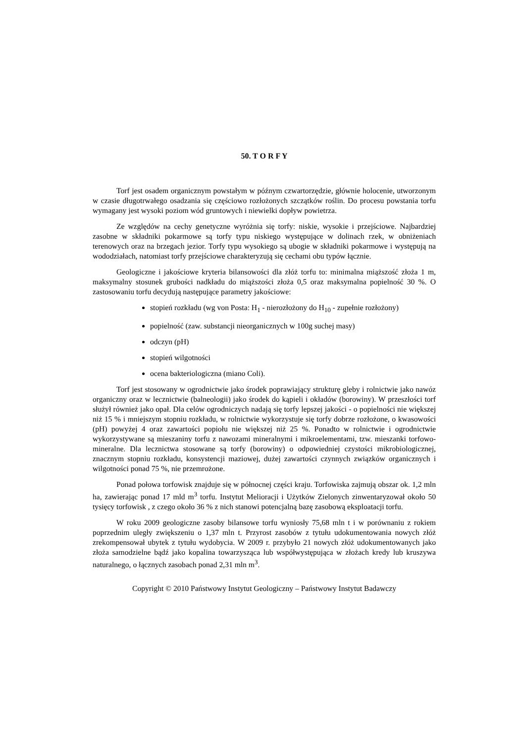50. T O R F Y
Torf jest osadem organicznym powstałym w późnym czwartorzędzie, głównie holocenie, utworzonym w czasie długotrwałego osadzania się częściowo rozłożonych szczątków roślin. Do procesu powstania torfu wymagany jest wysoki poziom wód gruntowych i niewielki dopływ powietrza.
Ze względów na cechy genetyczne wyróżnia się torfy: niskie, wysokie i przejściowe. Najbardziej zasobne w składniki pokarmowe są torfy typu niskiego występujące w dolinach rzek, w obniżeniach terenowych oraz na brzegach jezior. Torfy typu wysokiego są ubogie w składniki pokarmowe i występują na wododziałach, natomiast torfy przejściowe charakteryzują się cechami obu typów łącznie.
Geologiczne i jakościowe kryteria bilansowości dla złóż torfu to: minimalna miąższość złoża 1 m, maksymalny stosunek grubości nadkładu do miąższości złoża 0,5 oraz maksymalna popielność 30 %. O zastosowaniu torfu decydują następujące parametry jakościowe:
stopień rozkładu (wg von Posta: H<sub>1</sub> - nierozłożony do H<sub>10</sub> - zupełnie rozłożony)
popielność (zaw. substancji nieorganicznych w 100g suchej masy)
odczyn (pH)
stopień wilgotności
ocena bakteriologiczna (miano Coli).
Torf jest stosowany w ogrodnictwie jako środek poprawiający strukturę gleby i rolnictwie jako nawóz organiczny oraz w lecznictwie (balneologii) jako środek do kąpieli i okładów (borowiny). W przeszłości torf służył również jako opał. Dla celów ogrodniczych nadają się torfy lepszej jakości - o popielności nie większej niż 15 % i mniejszym stopniu rozkładu, w rolnictwie wykorzystuje się torfy dobrze rozłożone, o kwasowości (pH) powyżej 4 oraz zawartości popiołu nie większej niż 25 %. Ponadto w rolnictwie i ogrodnictwie wykorzystywane są mieszaniny torfu z nawozami mineralnymi i mikroelementami, tzw. mieszanki torfowo-mineralne. Dla lecznictwa stosowane są torfy (borowiny) o odpowiedniej czystości mikrobiologicznej, znacznym stopniu rozkładu, konsystencji maziowej, dużej zawartości czynnych związków organicznych i wilgotności ponad 75 %, nie przemrożone.
Ponad połowa torfowisk znajduje się w północnej części kraju. Torfowiska zajmują obszar ok. 1,2 mln ha, zawierając ponad 17 mld m<sup>3</sup> torfu. Instytut Melioracji i Użytków Zielonych zinwentaryzował około 50 tysięcy torfowisk , z czego około 36 % z nich stanowi potencjalną bazę zasobową eksploatacji torfu.
W roku 2009 geologiczne zasoby bilansowe torfu wyniosły 75,68 mln t i w porównaniu z rokiem poprzednim uległy zwiększeniu o 1,37 mln t. Przyrost zasobów z tytułu udokumentowania nowych złóż zrekompensował ubytek z tytułu wydobycia. W 2009 r. przybyło 21 nowych złóż udokumentowanych jako złoża samodzielne bądź jako kopalina towarzysząca lub współwystępująca w złożach kredy lub kruszywa naturalnego, o łącznych zasobach ponad 2,31 mln m<sup>3</sup>.
Copyright © 2010 Państwowy Instytut Geologiczny – Państwowy Instytut Badawczy